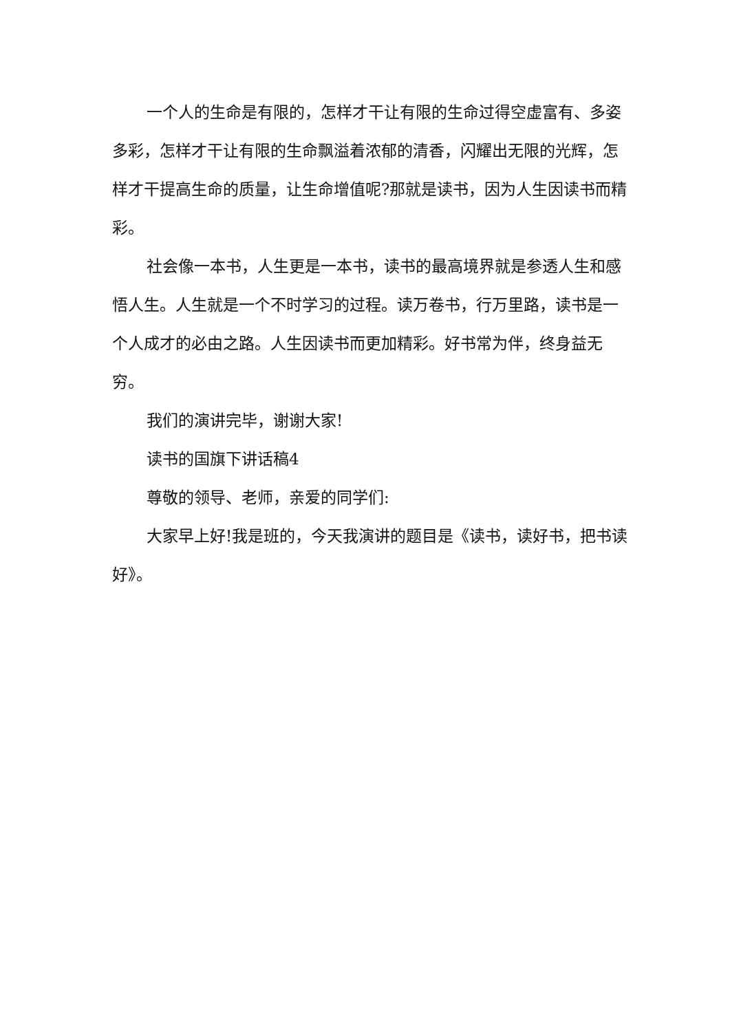一个人的生命是有限的，怎样才干让有限的生命过得空虚富有、多姿多彩，怎样才干让有限的生命飘溢着浓郁的清香，闪耀出无限的光辉，怎样才干提高生命的质量，让生命增值呢?那就是读书，因为人生因读书而精彩。
社会像一本书，人生更是一本书，读书的最高境界就是参透人生和感悟人生。人生就是一个不时学习的过程。读万卷书，行万里路，读书是一个人成才的必由之路。人生因读书而更加精彩。好书常为伴，终身益无穷。
我们的演讲完毕，谢谢大家!
读书的国旗下讲话稿4
尊敬的领导、老师，亲爱的同学们:
大家早上好!我是班的，今天我演讲的题目是《读书，读好书，把书读好》。